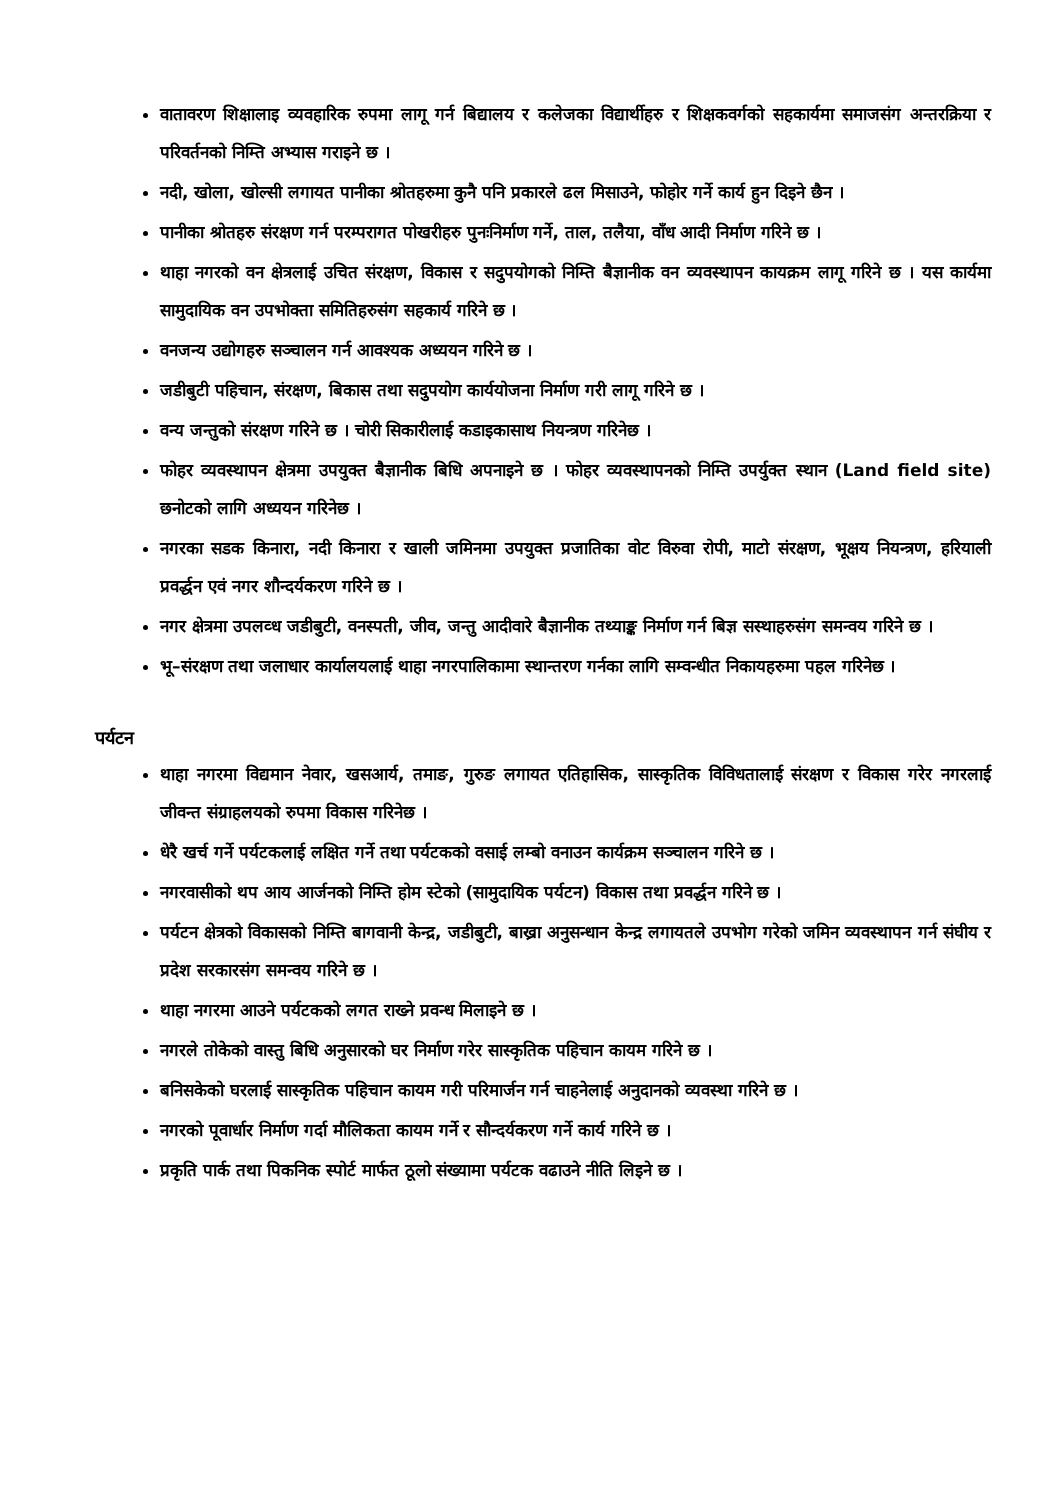वातावरण शिक्षालाइ व्यवहारिक रुपमा लागू गर्न बिद्यालय र कलेजका विद्यार्थीहरु र शिक्षकवर्गको सहकार्यमा समाजसंग अन्तरक्रिया र परिवर्तनको निम्ति अभ्यास गराइने छ ।
नदी, खोला, खोल्सी लगायत पानीका श्रोतहरुमा कुनै पनि प्रकारले ढल मिसाउने, फोहोर गर्ने कार्य हुन दिइने छैन ।
पानीका श्रोतहरु संरक्षण गर्न परम्परागत पोखरीहरु पुनःनिर्माण गर्ने, ताल, तलैया, वाँध आदी निर्माण गरिने छ ।
थाहा नगरको वन क्षेत्रलाई उचित संरक्षण, विकास र सदुपयोगको निम्ति बैज्ञानीक वन व्यवस्थापन कायक्रम लागू गरिने छ । यस कार्यमा सामुदायिक वन उपभोक्ता समितिहरुसंग सहकार्य गरिने छ ।
वनजन्य उद्योगहरु सञ्चालन गर्न आवश्यक अध्ययन गरिने छ ।
जडीबुटी पहिचान, संरक्षण, बिकास तथा सदुपयोग कार्ययोजना निर्माण गरी लागू गरिने छ ।
वन्य जन्तुको संरक्षण गरिने छ । चोरी सिकारीलाई कडाइकासाथ नियन्त्रण गरिनेछ ।
फोहर व्यवस्थापन क्षेत्रमा उपयुक्त बैज्ञानीक बिधि अपनाइने छ । फोहर व्यवस्थापनको निम्ति उपर्युक्त स्थान (Land field site) छनोटको लागि अध्ययन गरिनेछ ।
नगरका सडक किनारा, नदी किनारा र खाली जमिनमा उपयुक्त प्रजातिका वोट विरुवा रोपी, माटो संरक्षण, भूक्षय नियन्त्रण, हरियाली प्रवर्द्धन एवं नगर शौन्दर्यकरण गरिने छ ।
नगर क्षेत्रमा उपलव्ध जडीबुटी, वनस्पती, जीव, जन्तु आदीवारे बैज्ञानीक तथ्याङ्क निर्माण गर्न बिज्ञ सस्थाहरुसंग समन्वय गरिने छ ।
भू–संरक्षण तथा जलाधार कार्यालयलाई थाहा नगरपालिकामा स्थान्तरण गर्नका लागि सम्वन्धीत निकायहरुमा पहल गरिनेछ ।
पर्यटन
थाहा नगरमा विद्यमान नेवार, खसआर्य, तमाङ, गुरुङ लगायत एतिहासिक, सास्कृतिक विविधतालाई संरक्षण र विकास गरेर नगरलाई जीवन्त संग्राहलयको रुपमा विकास गरिनेछ ।
धेरै खर्च गर्ने पर्यटकलाई लक्षित गर्ने तथा पर्यटकको वसाई लम्बो वनाउन कार्यक्रम सञ्चालन गरिने छ ।
नगरवासीको थप आय आर्जनको निम्ति होम स्टेको (सामुदायिक पर्यटन) विकास तथा प्रवर्द्धन गरिने छ ।
पर्यटन क्षेत्रको विकासको निम्ति बागवानी केन्द्र, जडीबुटी, बाख्रा अनुसन्धान केन्द्र लगायतले उपभोग गरेको जमिन व्यवस्थापन गर्न संघीय र प्रदेश सरकारसंग समन्वय गरिने छ ।
थाहा नगरमा आउने पर्यटकको लगत राख्ने प्रवन्ध मिलाइने छ ।
नगरले तोकेको वास्तु बिधि अनुसारको घर निर्माण गरेर सास्कृतिक पहिचान कायम गरिने छ ।
बनिसकेको घरलाई सास्कृतिक पहिचान कायम गरी परिमार्जन गर्न चाहनेलाई अनुदानको व्यवस्था गरिने छ ।
नगरको पूवार्धार निर्माण गर्दा मौलिकता कायम गर्ने र सौन्दर्यकरण गर्ने कार्य गरिने छ ।
प्रकृति पार्क तथा पिकनिक स्पोर्ट मार्फत ठूलो संख्यामा पर्यटक वढाउने नीति लिइने छ ।